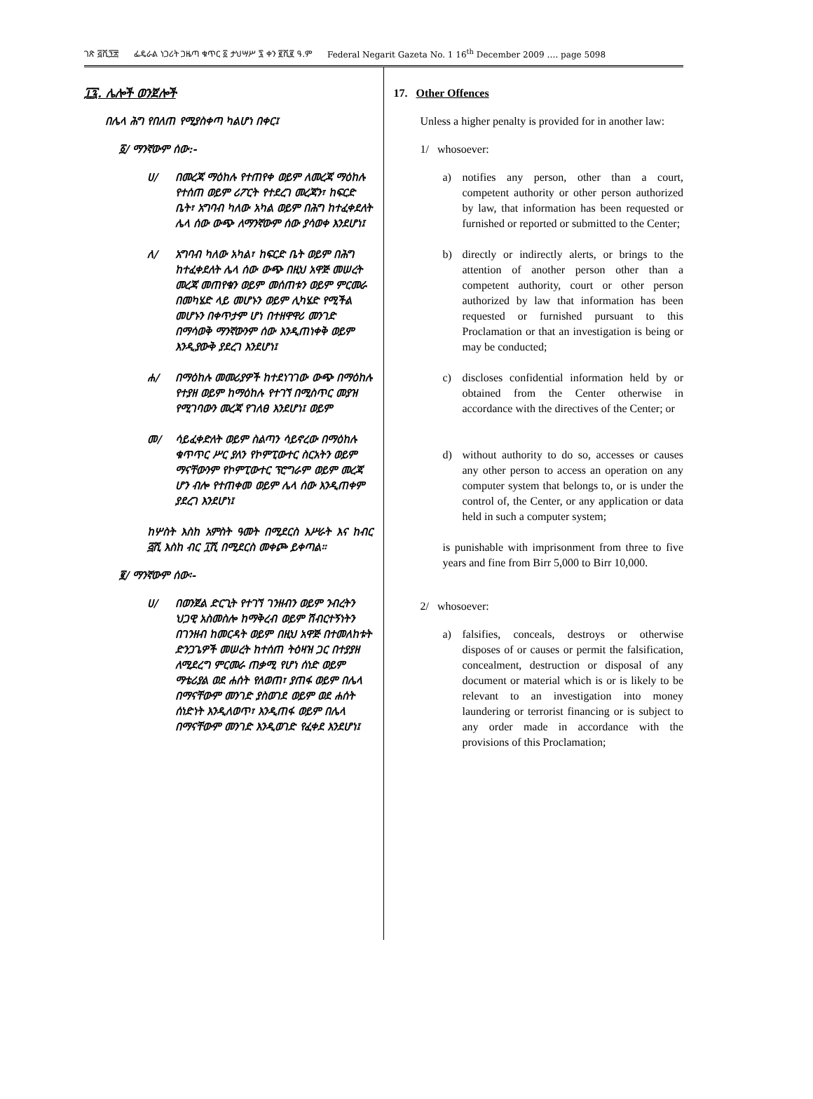ገጽ ፭ሺ፺፰ ፌዴራል ነጋሪት ጋዜጣ ቁጥር ፩ ታህሣሥ ፯ ቀን ፪ሺ፪ ዓ.ም Federal Negarit Gazeta No. 1 16<sup>th</sup> December 2009 …. page 5098
፲፯. ሌሎች ወንጀሎች
በሌላ ሕግ የበለጠ የሚያስቀጣ ካልሆነ በቀር፤
፩/ ማንኛውም ሰው:-
ሀ/ በመረጃ ማዕከሉ የተጠየቀ ወይም ለመረጃ ማዕከሉ የተሰጠ ወይም ሪፖርት የተደረገ መረጃን፣ ከፍርድ ቤት፣ አግባብ ካለው አካል ወይም በሕግ ከተፈቀደለት ሌላ ሰው ውጭ ለማንኛውም ሰው ያሳወቀ እንደሆነ፤
ለ/ አግባብ ካለው አካል፣ ከፍርድ ቤት ወይም በሕግ ከተፈቀደለት ሌላ ሰው ውጭ በዚህ አዋጅ መሠረት መረጃ መጠየቁን ወይም መሰጠቱን ወይም ምርመራ በመካሄድ ላይ መሆኑን ወይም ሊካሄድ የሚችል መሆኑን በቀጥታም ሆነ በተዘዋዋሪ መንገድ በማሳወቅ ማንኛውንም ሰው እንዲጠነቀቅ ወይም እንዲያውቅ ያደረገ እንደሆነ፤
ሐ/ በማዕከሉ መመሪያዎች ከተደነገገው ውጭ በማዕከሉ የተያዘ ወይም ከማዕከሉ የተገኘ በሚስጥር መያዝ የሚገባውን መረጃ የገለፀ እንደሆነ፤ ወይም
መ/ ሳይፈቀድለት ወይም ስልጣን ሳይኖረው በማዕከሉ ቁጥጥር ሥር ያለን የኮምፒውተር ስርአትን ወይም ማናቸውንም የኮምፒውተር ፕሮግራም ወይም መረጃ ሆን ብሎ የተጠቀመ ወይም ሌላ ሰው እንዲጠቀም ያደረገ እንደሆነ፤
ከሦስት እስከ አምስት ዓመት በሚደርስ እሥራት እና ከብር ፭ሺ እስከ ብር ፲ሺ በሚደርስ መቀጮ ይቀጣል።
፪/ ማንኛውም ሰው፡-
ሀ/ በወንጀል ድርጊት የተገኘ ገንዘብን ወይም ንብረትን ህጋዊ አስመስሎ ከማቅረብ ወይም ሽብርተኝነትን በገንዘብ ከመርዳት ወይም በዚህ አዋጅ በተመለከቱት ድንጋጌዎች መሠረት ከተሰጠ ትዕዛዝ ጋር በተያያዘ ለሚደረግ ምርመራ ጠቃሚ የሆነ ሰነድ ወይም ማቴሪያል ወደ ሐሰት የለወጠ፣ ያጠፋ ወይም በሌላ በማናቸውም መንገድ ያስወገደ ወይም ወደ ሐሰት ሰነድነት እንዲለወጥ፣ እንዲጠፋ ወይም በሌላ በማናቸውም መንገድ እንዲወገድ የፈቀደ እንደሆነ፤
17. Other Offences
Unless a higher penalty is provided for in another law:
1/ whosoever:
a) notifies any person, other than a court, competent authority or other person authorized by law, that information has been requested or furnished or reported or submitted to the Center;
b) directly or indirectly alerts, or brings to the attention of another person other than a competent authority, court or other person authorized by law that information has been requested or furnished pursuant to this Proclamation or that an investigation is being or may be conducted;
c) discloses confidential information held by or obtained from the Center otherwise in accordance with the directives of the Center; or
d) without authority to do so, accesses or causes any other person to access an operation on any computer system that belongs to, or is under the control of, the Center, or any application or data held in such a computer system;
is punishable with imprisonment from three to five years and fine from Birr 5,000 to Birr 10,000.
2/ whosoever:
a) falsifies, conceals, destroys or otherwise disposes of or causes or permit the falsification, concealment, destruction or disposal of any document or material which is or is likely to be relevant to an investigation into money laundering or terrorist financing or is subject to any order made in accordance with the provisions of this Proclamation;